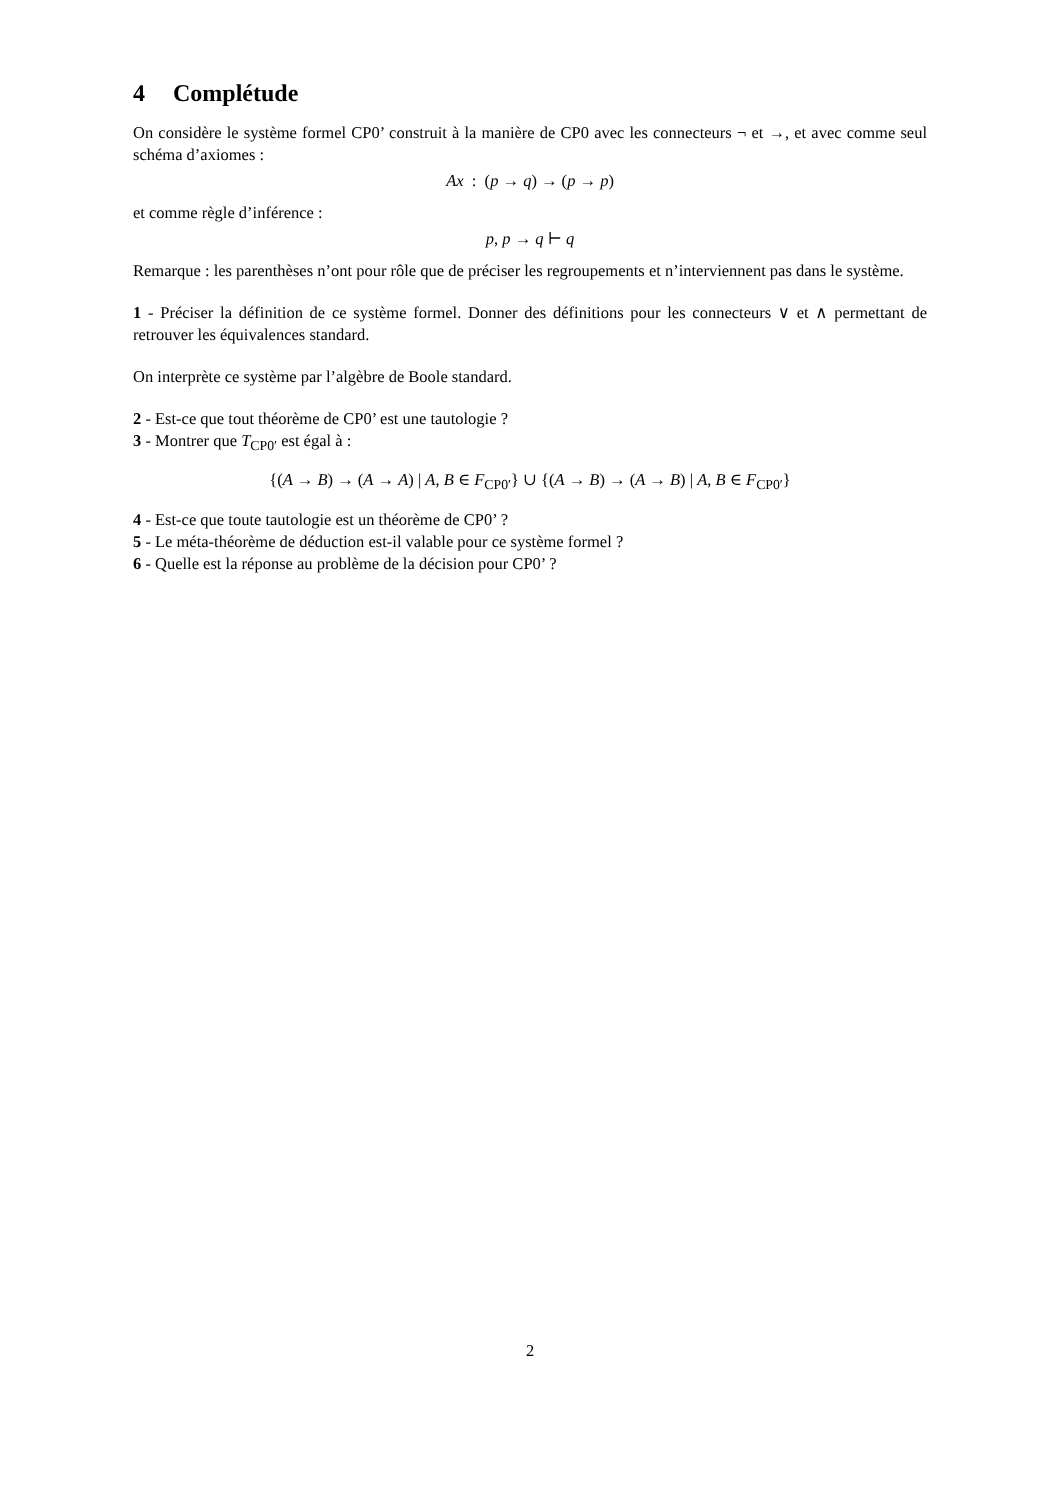4 Complétude
On considère le système formel CP0’ construit à la manière de CP0 avec les connecteurs ¬ et →, et avec comme seul schéma d’axiomes :
Ax : (p → q) → (p → p)
et comme règle d’inférence :
p, p → q ⊢ q
Remarque : les parenthèses n’ont pour rôle que de préciser les regroupements et n’interviennent pas dans le système.
1 - Préciser la définition de ce système formel. Donner des définitions pour les connecteurs ∨ et ∧ permettant de retrouver les équivalences standard.
On interprète ce système par l’algèbre de Boole standard.
2 - Est-ce que tout théorème de CP0’ est une tautologie ?
3 - Montrer que T<sub>CP0′</sub> est égal à :
{(A → B) → (A → A) | A, B ∈ F<sub>CP0′</sub>} ∪ {(A → B) → (A → B) | A, B ∈ F<sub>CP0′</sub>}
4 - Est-ce que toute tautologie est un théorème de CP0’ ?
5 - Le méta-théorème de déduction est-il valable pour ce système formel ?
6 - Quelle est la réponse au problème de la décision pour CP0’ ?
2